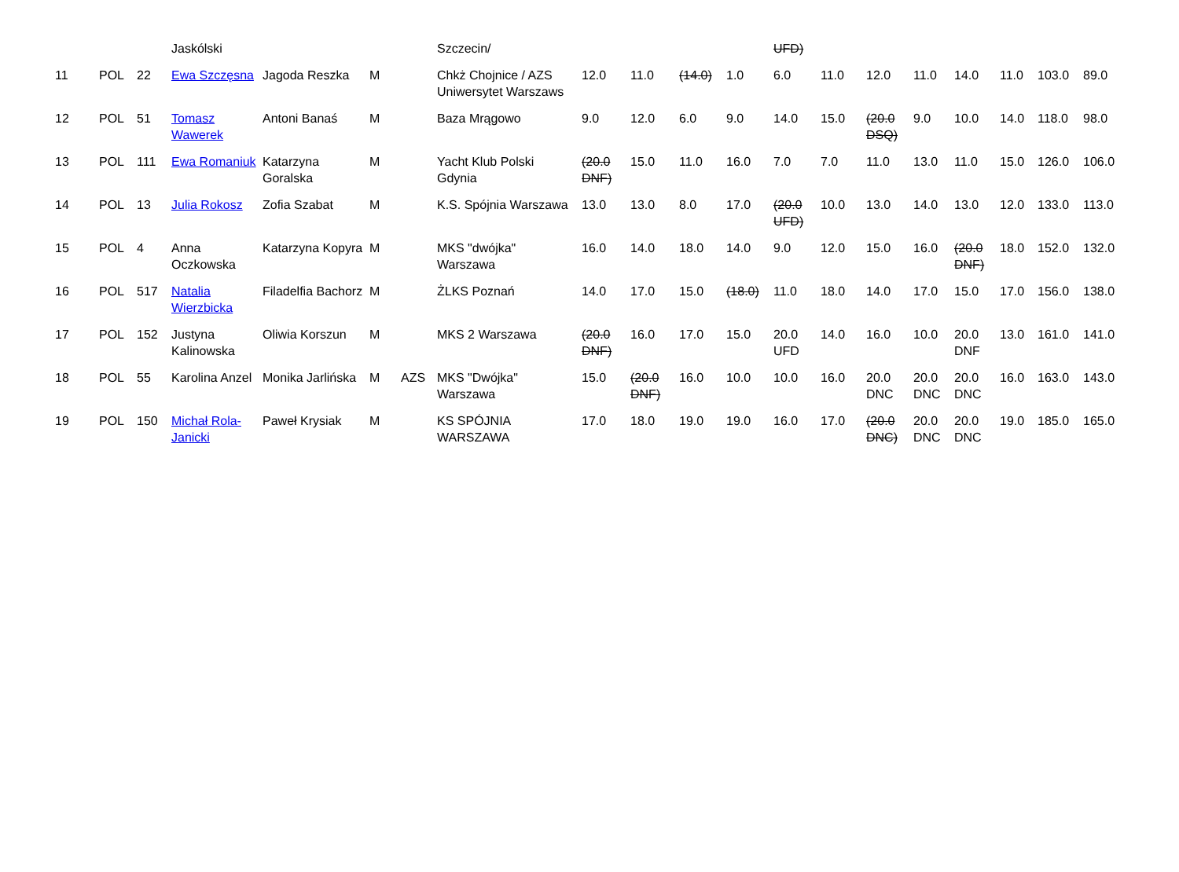| | | | Jaskólski | | | | Szczecin/ | | | | | UFD) | | | | | | | |
| 11 | POL | 22 | Ewa Szczęsna | Jagoda Reszka | M | | Chkż Chojnice / AZS Uniwersytet Warszaws | 12.0 | 11.0 | (14.0) | 1.0 | 6.0 | 11.0 | 12.0 | 11.0 | 14.0 | 11.0 | 103.0 | 89.0 |
| 12 | POL | 51 | Tomasz Wawerek | Antoni Banaś | M | | Baza Mrągowo | 9.0 | 12.0 | 6.0 | 9.0 | 14.0 | 15.0 | (20.0 DSQ) | 9.0 | 10.0 | 14.0 | 118.0 | 98.0 |
| 13 | POL | 111 | Ewa Romaniuk | Katarzyna Goralska | M | | Yacht Klub Polski Gdynia | (20.0 DNF) | 15.0 | 11.0 | 16.0 | 7.0 | 7.0 | 11.0 | 13.0 | 11.0 | 15.0 | 126.0 | 106.0 |
| 14 | POL | 13 | Julia Rokosz | Zofia Szabat | M | | K.S. Spójnia Warszawa | 13.0 | 13.0 | 8.0 | 17.0 | (20.0 UFD) | 10.0 | 13.0 | 14.0 | 13.0 | 12.0 | 133.0 | 113.0 |
| 15 | POL | 4 | Anna Oczkowska | Katarzyna Kopyra | M | | MKS "dwójka" Warszawa | 16.0 | 14.0 | 18.0 | 14.0 | 9.0 | 12.0 | 15.0 | 16.0 | (20.0 DNF) | 18.0 | 152.0 | 132.0 |
| 16 | POL | 517 | Natalia Wierzbicka | Filadelfia Bachorz | M | | ŻLKS Poznań | 14.0 | 17.0 | 15.0 | (18.0) | 11.0 | 18.0 | 14.0 | 17.0 | 15.0 | 17.0 | 156.0 | 138.0 |
| 17 | POL | 152 | Justyna Kalinowska | Oliwia Korszun | M | | MKS 2 Warszawa | (20.0 DNF) | 16.0 | 17.0 | 15.0 | 20.0 UFD | 14.0 | 16.0 | 10.0 | 20.0 DNF | 13.0 | 161.0 | 141.0 |
| 18 | POL | 55 | Karolina Anzel | Monika Jarlińska | M | AZS | MKS "Dwójka" Warszawa | 15.0 | (20.0 DNF) | 16.0 | 10.0 | 10.0 | 16.0 | 20.0 DNC | 20.0 DNC | 20.0 DNC | 16.0 | 163.0 | 143.0 |
| 19 | POL | 150 | Michał Rola-Janicki | Paweł Krysiak | M | | KS SPÓJNIA WARSZAWA | 17.0 | 18.0 | 19.0 | 19.0 | 16.0 | 17.0 | (20.0 DNC) | 20.0 DNC | 20.0 DNC | 19.0 | 185.0 | 165.0 |